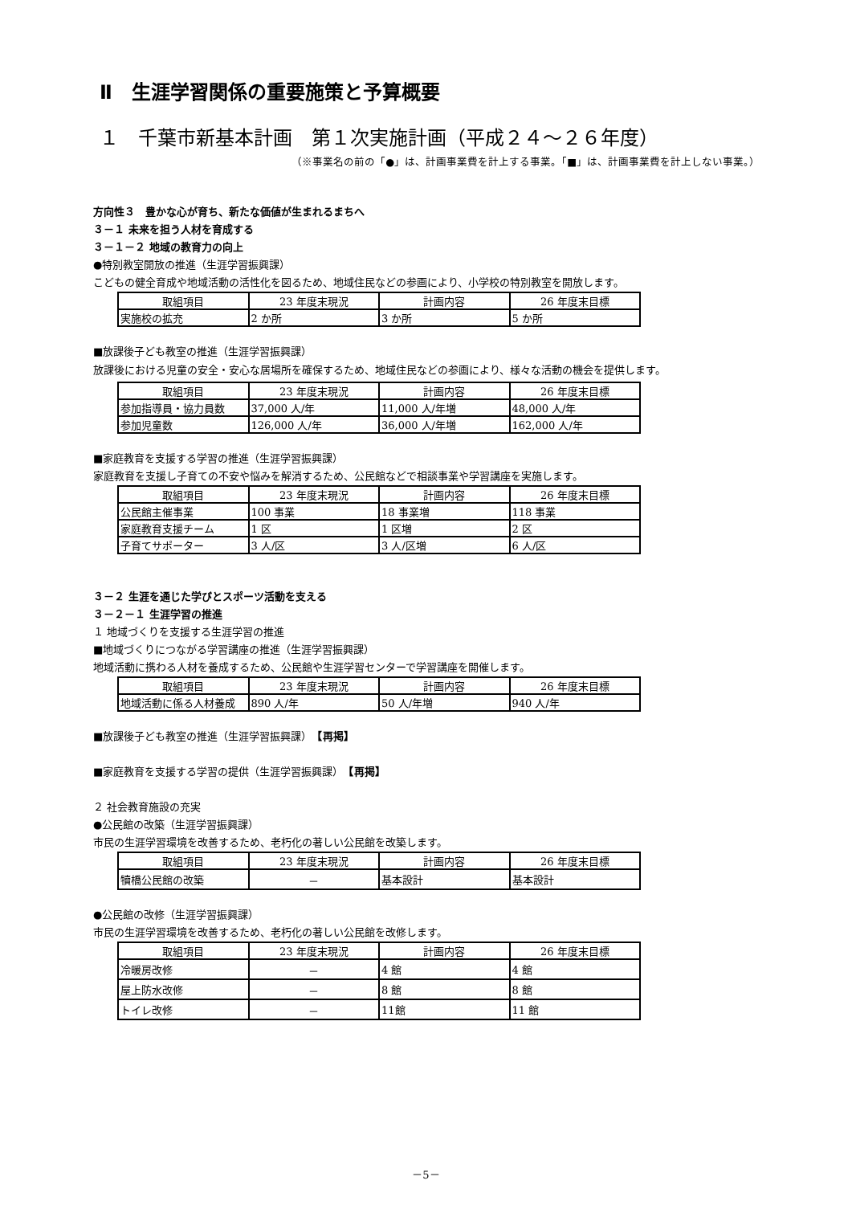Ⅱ　生涯学習関係の重要施策と予算概要
１　千葉市新基本計画　第１次実施計画（平成２４～２６年度）
（※事業名の前の「●」は、計画事業費を計上する事業。「■」は、計画事業費を計上しない事業。）
方向性３　豊かな心が育ち、新たな価値が生まれるまちへ
３－１ 未来を担う人材を育成する
３－１－２ 地域の教育力の向上
●特別教室開放の推進（生涯学習振興課）
こどもの健全育成や地域活動の活性化を図るため、地域住民などの参画により、小学校の特別教室を開放します。
| 取組項目 | 23 年度末現況 | 計画内容 | 26 年度末目標 |
| --- | --- | --- | --- |
| 実施校の拡充 | 2 か所 | 3 か所 | 5 か所 |
■放課後子ども教室の推進（生涯学習振興課）
放課後における児童の安全・安心な居場所を確保するため、地域住民などの参画により、様々な活動の機会を提供します。
| 取組項目 | 23 年度末現況 | 計画内容 | 26 年度末目標 |
| --- | --- | --- | --- |
| 参加指導員・協力員数 | 37,000 人/年 | 11,000 人/年増 | 48,000 人/年 |
| 参加児童数 | 126,000 人/年 | 36,000 人/年増 | 162,000 人/年 |
■家庭教育を支援する学習の推進（生涯学習振興課）
家庭教育を支援し子育ての不安や悩みを解消するため、公民館などで相談事業や学習講座を実施します。
| 取組項目 | 23 年度末現況 | 計画内容 | 26 年度末目標 |
| --- | --- | --- | --- |
| 公民館主催事業 | 100 事業 | 18 事業増 | 118 事業 |
| 家庭教育支援チーム | 1 区 | 1 区増 | 2 区 |
| 子育てサポーター | 3 人/区 | 3 人/区増 | 6 人/区 |
３－２ 生涯を通じた学びとスポーツ活動を支える
３－２－１ 生涯学習の推進
１ 地域づくりを支援する生涯学習の推進
■地域づくりにつながる学習講座の推進（生涯学習振興課）
地域活動に携わる人材を養成するため、公民館や生涯学習センターで学習講座を開催します。
| 取組項目 | 23 年度末現況 | 計画内容 | 26 年度末目標 |
| --- | --- | --- | --- |
| 地域活動に係る人材養成 | 890 人/年 | 50 人/年増 | 940 人/年 |
■放課後子ども教室の推進（生涯学習振興課）　【再掲】
■家庭教育を支援する学習の提供（生涯学習振興課）　【再掲】
２ 社会教育施設の充実
●公民館の改築（生涯学習振興課）
市民の生涯学習環境を改善するため、老朽化の著しい公民館を改築します。
| 取組項目 | 23 年度末現況 | 計画内容 | 26 年度末目標 |
| --- | --- | --- | --- |
| 犢橋公民館の改築 | － | 基本設計 | 基本設計 |
●公民館の改修（生涯学習振興課）
市民の生涯学習環境を改善するため、老朽化の著しい公民館を改修します。
| 取組項目 | 23 年度末現況 | 計画内容 | 26 年度末目標 |
| --- | --- | --- | --- |
| 冷暖房改修 | － | 4 館 | 4 館 |
| 屋上防水改修 | － | 8 館 | 8 館 |
| トイレ改修 | － | 11館 | 11 館 |
－5－